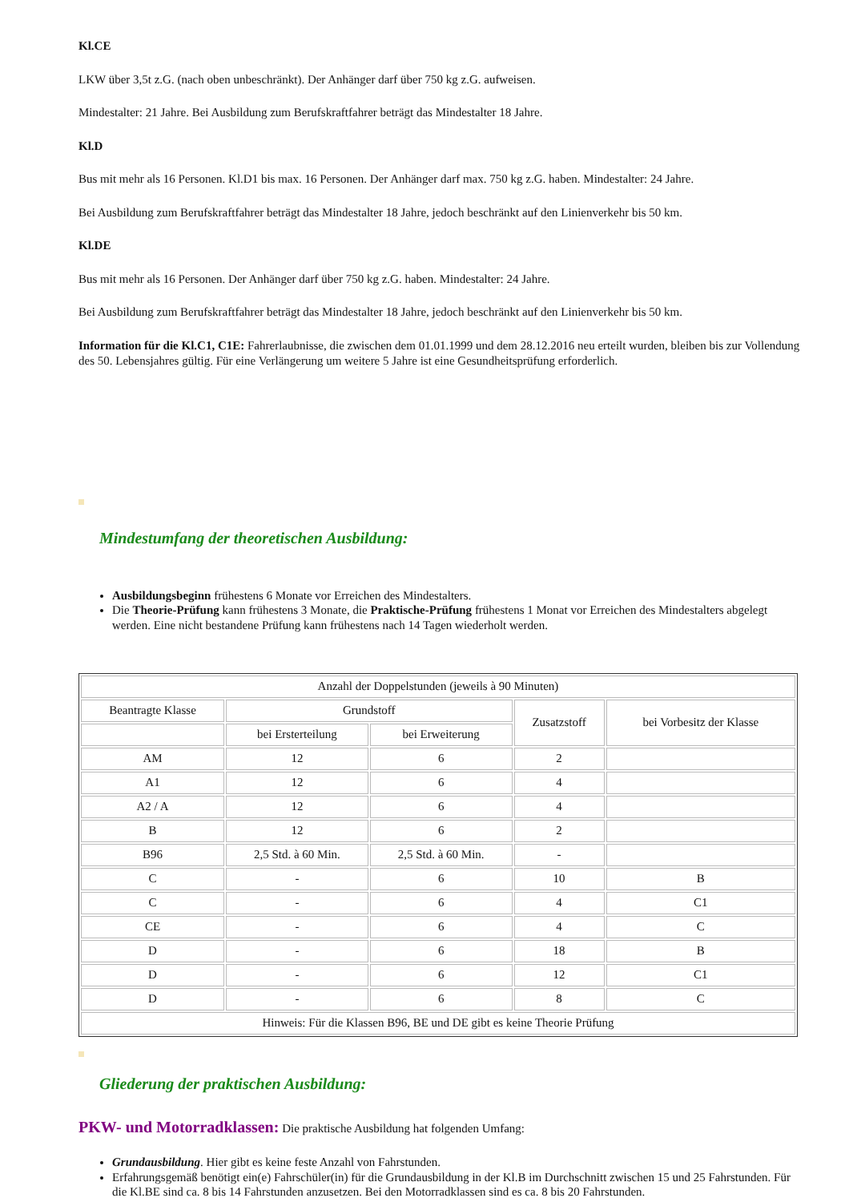Kl.CE
LKW über 3,5t z.G. (nach oben unbeschränkt). Der Anhänger darf über 750 kg z.G. aufweisen.
Mindestalter: 21 Jahre. Bei Ausbildung zum Berufskraftfahrer beträgt das Mindestalter 18 Jahre.
Kl.D
Bus mit mehr als 16 Personen. Kl.D1 bis max. 16 Personen. Der Anhänger darf max. 750 kg z.G. haben. Mindestalter: 24 Jahre.
Bei Ausbildung zum Berufskraftfahrer beträgt das Mindestalter 18 Jahre, jedoch beschränkt auf den Linienverkehr bis 50 km.
Kl.DE
Bus mit mehr als 16 Personen. Der Anhänger darf über 750 kg z.G. haben. Mindestalter: 24 Jahre.
Bei Ausbildung zum Berufskraftfahrer beträgt das Mindestalter 18 Jahre, jedoch beschränkt auf den Linienverkehr bis 50 km.
Information für die Kl.C1, C1E: Fahrerlaubnisse, die zwischen dem 01.01.1999 und dem 28.12.2016 neu erteilt wurden, bleiben bis zur Vollendung des 50. Lebensjahres gültig. Für eine Verlängerung um weitere 5 Jahre ist eine Gesundheitsprüfung erforderlich.
Mindestumfang der theoretischen Ausbildung:
Ausbildungsbeginn frühestens 6 Monate vor Erreichen des Mindestalters.
Die Theorie-Prüfung kann frühestens 3 Monate, die Praktische-Prüfung frühestens 1 Monat vor Erreichen des Mindestalters abgelegt werden. Eine nicht bestandene Prüfung kann frühestens nach 14 Tagen wiederholt werden.
| Anzahl der Doppelstunden (jeweils à 90 Minuten) | | | | |
| Beantragte Klasse | Grundstoff | | Zusatzstoff | bei Vorbesitz der Klasse |
| | bei Ersterteilung | bei Erweiterung | | |
| AM | 12 | 6 | 2 | |
| A1 | 12 | 6 | 4 | |
| A2 / A | 12 | 6 | 4 | |
| B | 12 | 6 | 2 | |
| B96 | 2,5 Std. à 60 Min. | 2,5 Std. à 60 Min. | - | |
| C | - | 6 | 10 | B |
| C | - | 6 | 4 | C1 |
| CE | - | 6 | 4 | C |
| D | - | 6 | 18 | B |
| D | - | 6 | 12 | C1 |
| D | - | 6 | 8 | C |
| Hinweis: Für die Klassen B96, BE und DE gibt es keine Theorie Prüfung | | | | |
Gliederung der praktischen Ausbildung:
PKW- und Motorradklassen: Die praktische Ausbildung hat folgenden Umfang:
Grundausbildung. Hier gibt es keine feste Anzahl von Fahrstunden.
Erfahrungsgemäß benötigt ein(e) Fahrschüler(in) für die Grundausbildung in der Kl.B im Durchschnitt zwischen 15 und 25 Fahrstunden. Für die Kl.BE sind ca. 8 bis 14 Fahrstunden anzusetzen. Bei den Motorradklassen sind es ca. 8 bis 20 Fahrstunden.